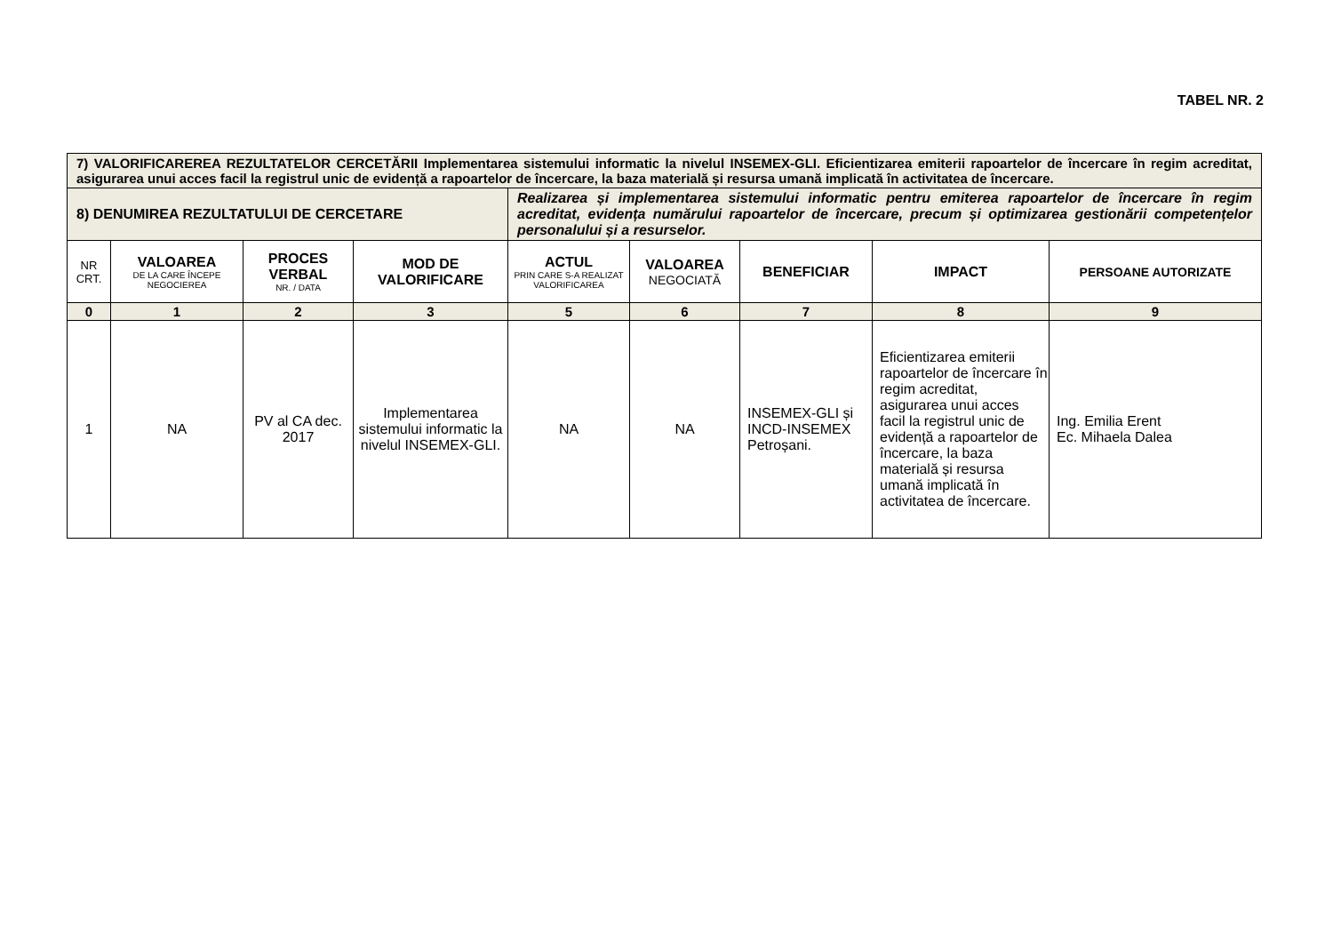TABEL NR. 2
| 7) VALORIFICAREREA REZULTATELOR CERCETĂRII Implementarea sistemului informatic la nivelul INSEMEX-GLI. Eficientizarea emiterii rapoartelor de încercare în regim acreditat, asigurarea unui acces facil la registrul unic de evidență a rapoartelor de încercare, la baza materială și resursa umană implicată în activitatea de încercare. | | | | | | | | |
| 8) DENUMIREA REZULTATULUI DE CERCETARE | | | | Realizarea și implementarea sistemului informatic pentru emiterea rapoartelor de încercare în regim acreditat, evidența numărului rapoartelor de încercare, precum și optimizarea gestionării competențelor personalului și a resurselor. | | | | |
| NR CRT. | VALOAREA DE LA CARE ÎNCEPE NEGOCIEREA | PROCES VERBAL NR. / DATA | MOD DE VALORIFICARE | ACTUL PRIN CARE S-A REALIZAT VALORIFICAREA | VALOAREA NEGOCIATĂ | BENEFICIAR | IMPACT | PERSOANE AUTORIZATE |
| 0 | 1 | 2 | 3 | 5 | 6 | 7 | 8 | 9 |
| 1 | NA | PV al CA dec. 2017 | Implementarea sistemului informatic la nivelul INSEMEX-GLI. | NA | NA | INSEMEX-GLI și INCD-INSEMEX Petroșani. | Eficientizarea emiterii rapoartelor de încercare în regim acreditat, asigurarea unui acces facil la registrul unic de evidență a rapoartelor de încercare, la baza materială și resursa umană implicată în activitatea de încercare. | Ing. Emilia Erent Ec. Mihaela Dalea |